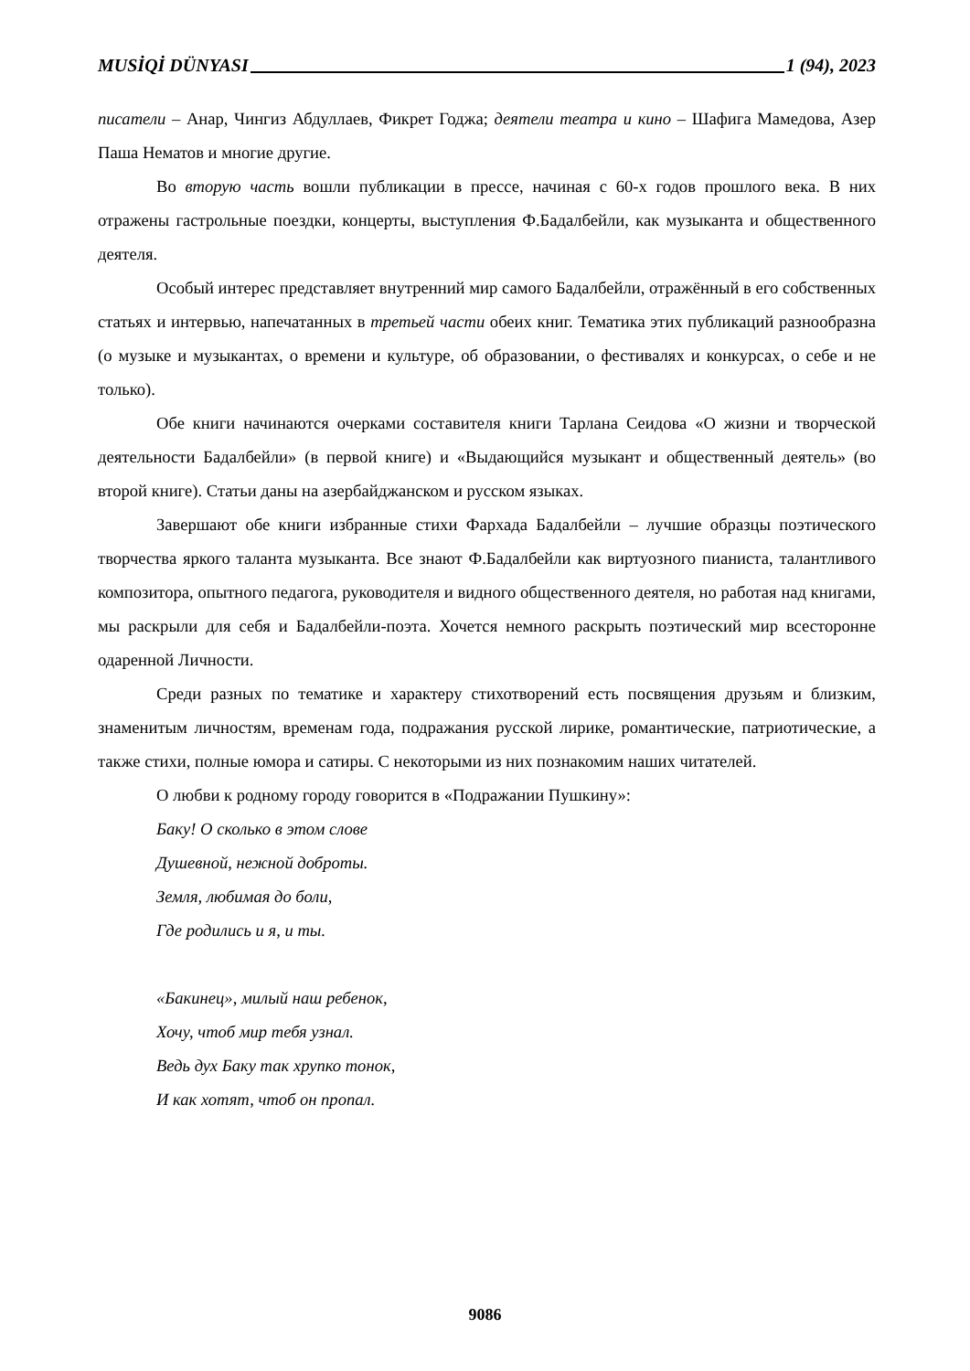MUSİQİ DÜNYASI 1 (94), 2023
писатели – Анар, Чингиз Абдуллаев, Фикрет Годжа; деятели театра и кино – Шафига Мамедова, Азер Паша Нематов и многие другие.
Во вторую часть вошли публикации в прессе, начиная с 60-х годов прошлого века. В них отражены гастрольные поездки, концерты, выступления Ф.Бадалбейли, как музыканта и общественного деятеля.
Особый интерес представляет внутренний мир самого Бадалбейли, отражённый в его собственных статьях и интервью, напечатанных в третьей части обеих книг. Тематика этих публикаций разнообразна (о музыке и музыкантах, о времени и культуре, об образовании, о фестивалях и конкурсах, о себе и не только).
Обе книги начинаются очерками составителя книги Тарлана Сеидова «О жизни и творческой деятельности Бадалбейли» (в первой книге) и «Выдающийся музыкант и общественный деятель» (во второй книге). Статьи даны на азербайджанском и русском языках.
Завершают обе книги избранные стихи Фархада Бадалбейли – лучшие образцы поэтического творчества яркого таланта музыканта. Все знают Ф.Бадалбейли как виртуозного пианиста, талантливого композитора, опытного педагога, руководителя и видного общественного деятеля, но работая над книгами, мы раскрыли для себя и Бадалбейли-поэта. Хочется немного раскрыть поэтический мир всесторонне одаренной Личности.
Среди разных по тематике и характеру стихотворений есть посвящения друзьям и близким, знаменитым личностям, временам года, подражания русской лирике, романтические, патриотические, а также стихи, полные юмора и сатиры. С некоторыми из них познакомим наших читателей.
О любви к родному городу говорится в «Подражании Пушкину»:
Баку! О сколько в этом слове
Душевной, нежной доброты.
Земля, любимая до боли,
Где родились и я, и ты.
«Бакинец», милый наш ребенок,
Хочу, чтоб мир тебя узнал.
Ведь дух Баку так хрупко тонок,
И как хотят, чтоб он пропал.
9086